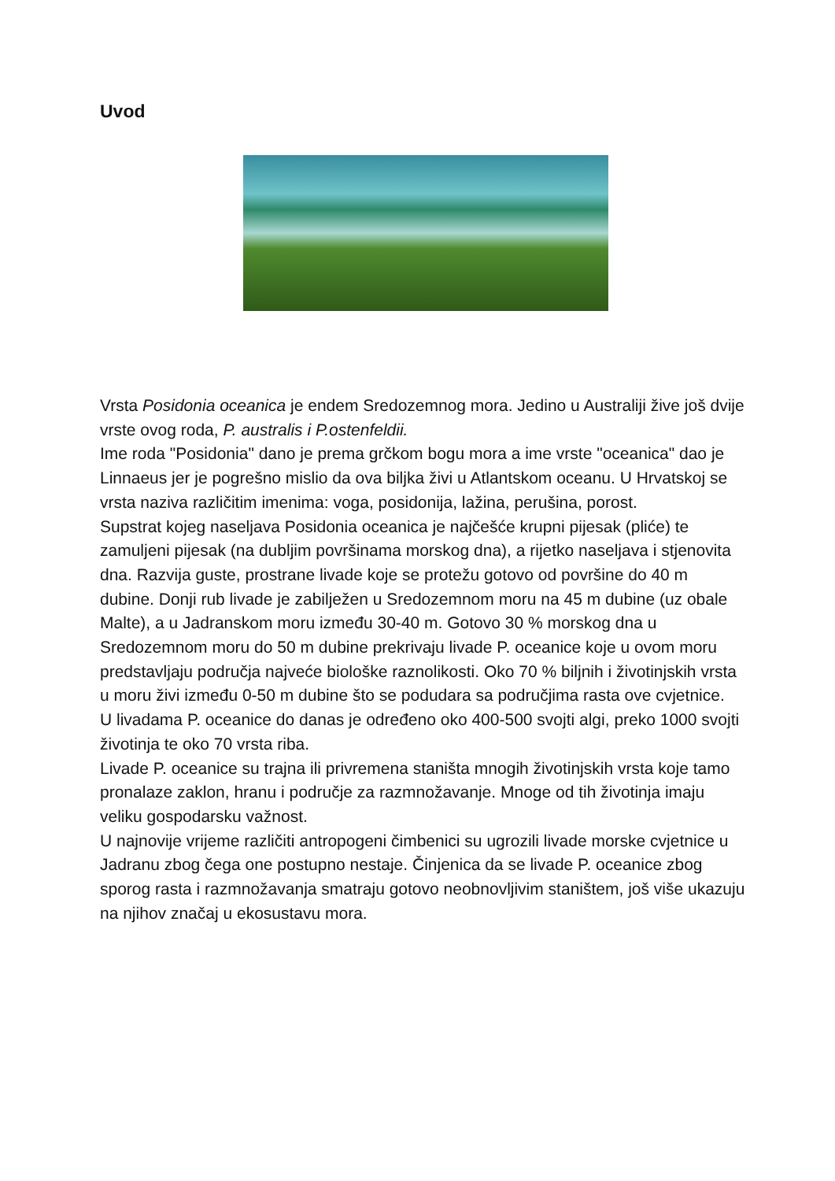Uvod
Vrsta Posidonia oceanica je endem Sredozemnog mora. Jedino u Australiji žive još dvije vrste ovog roda, P. australis i P.ostenfeldii.
Ime roda "Posidonia" dano je prema grčkom bogu mora a ime vrste "oceanica" dao je Linnaeus jer je pogrešno mislio da ova biljka živi u Atlantskom oceanu. U Hrvatskoj se vrsta naziva različitim imenima: voga, posidonija, lažina, perušina, porost.
Supstrat kojeg naseljava Posidonia oceanica je najčešće krupni pijesak (pliće) te zamuljeni pijesak (na dubljim površinama morskog dna), a rijetko naseljava i stjenovita dna. Razvija guste, prostrane livade koje se protežu gotovo od površine do 40 m dubine. Donji rub livade je zabilježen u Sredozemnom moru na 45 m dubine (uz obale Malte), a u Jadranskom moru između 30-40 m. Gotovo 30 % morskog dna u Sredozemnom moru do 50 m dubine prekrivaju livade P. oceanice koje u ovom moru predstavljaju područja najveće biološke raznolikosti. Oko 70 % biljnih i životinjskih vrsta u moru živi između 0-50 m dubine što se podudara sa područjima rasta ove cvjetnice.
U livadama P. oceanice do danas je određeno oko 400-500 svojti algi, preko 1000 svojti životinja te oko 70 vrsta riba.
Livade P. oceanice su trajna ili privremena staništa mnogih životinjskih vrsta koje tamo pronalaze zaklon, hranu i područje za razmnožavanje. Mnoge od tih životinja imaju veliku gospodarsku važnost.
U najnovije vrijeme različiti antropogeni čimbenici su ugrozili livade morske cvjetnice u Jadranu zbog čega one postupno nestaje. Činjenica da se livade P. oceanice zbog sporog rasta i razmnožavanja smatraju gotovo neobnovljivim staništem, još više ukazuju na njihov značaj u ekosustavu mora.